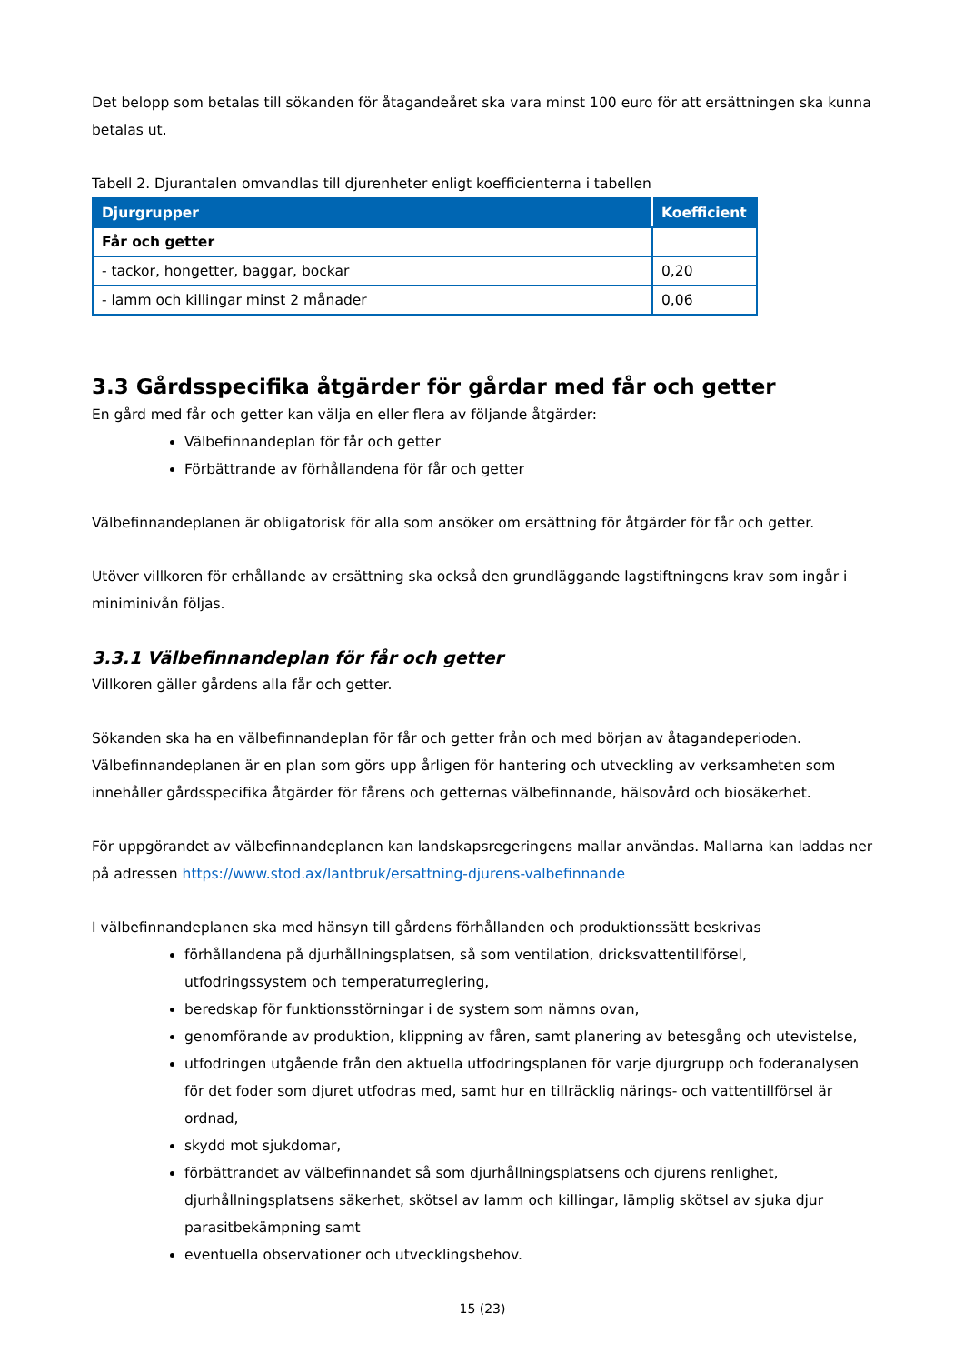Det belopp som betalas till sökanden för åtagandeåret ska vara minst 100 euro för att ersättningen ska kunna betalas ut.
Tabell 2. Djurantalen omvandlas till djurenheter enligt koefficienterna i tabellen
| Djurgrupper | Koefficient |
| --- | --- |
| Får och getter | |
| - tackor, hongetter, baggar, bockar | 0,20 |
| - lamm och killingar minst 2 månader | 0,06 |
3.3 Gårdsspecifika åtgärder för gårdar med får och getter
En gård med får och getter kan välja en eller flera av följande åtgärder:
Välbefinnandeplan för får och getter
Förbättrande av förhållandena för får och getter
Välbefinnandeplanen är obligatorisk för alla som ansöker om ersättning för åtgärder för får och getter.
Utöver villkoren för erhållande av ersättning ska också den grundläggande lagstiftningens krav som ingår i miniminivån följas.
3.3.1 Välbefinnandeplan för får och getter
Villkoren gäller gårdens alla får och getter.
Sökanden ska ha en välbefinnandeplan för får och getter från och med början av åtagandeperioden. Välbefinnandeplanen är en plan som görs upp årligen för hantering och utveckling av verksamheten som innehåller gårdsspecifika åtgärder för fårens och getternas välbefinnande, hälsovård och biosäkerhet.
För uppgörandet av välbefinnandeplanen kan landskapsregeringens mallar användas. Mallarna kan laddas ner på adressen https://www.stod.ax/lantbruk/ersattning-djurens-valbefinnande
I välbefinnandeplanen ska med hänsyn till gårdens förhållanden och produktionssätt beskrivas
förhållandena på djurhållningsplatsen, så som ventilation, dricksvattentillförsel, utfodringssystem och temperaturreglering,
beredskap för funktionsstörningar i de system som nämns ovan,
genomförande av produktion, klippning av fåren, samt planering av betesgång och utevistelse,
utfodringen utgående från den aktuella utfodringsplanen för varje djurgrupp och foderanalysen för det foder som djuret utfodras med, samt hur en tillräcklig närings- och vattentillförsel är ordnad,
skydd mot sjukdomar,
förbättrandet av välbefinnandet så som djurhållningsplatsens och djurens renlighet, djurhållningsplatsens säkerhet, skötsel av lamm och killingar, lämplig skötsel av sjuka djur parasitbekämpning samt
eventuella observationer och utvecklingsbehov.
15 (23)